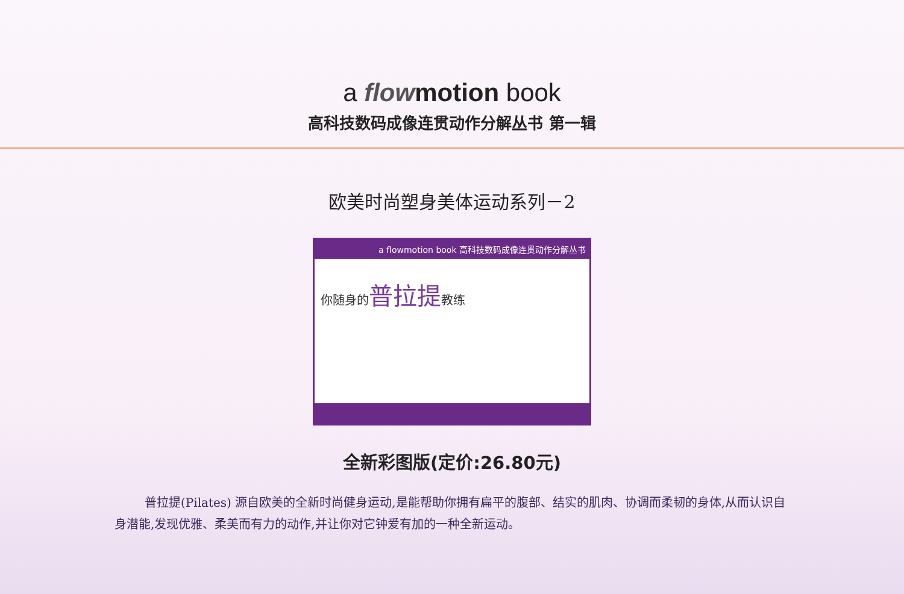a flow motion book
高科技数码成像连贯动作分解丛书 第一辑
欧美时尚塑身美体运动系列－2
a flowmotion book 高科技数码成像连贯动作分解丛书
你随身的普拉提教练
全新彩图版(定价:26.80元)
普拉提(Pilates) 源自欧美的全新时尚健身运动,是能帮助你拥有扁平的腹部、结实的肌肉、协调而柔韧的身体,从而认识自身潜能,发现优雅、柔美而有力的动作,并让你对它钟爱有加的一种全新运动。